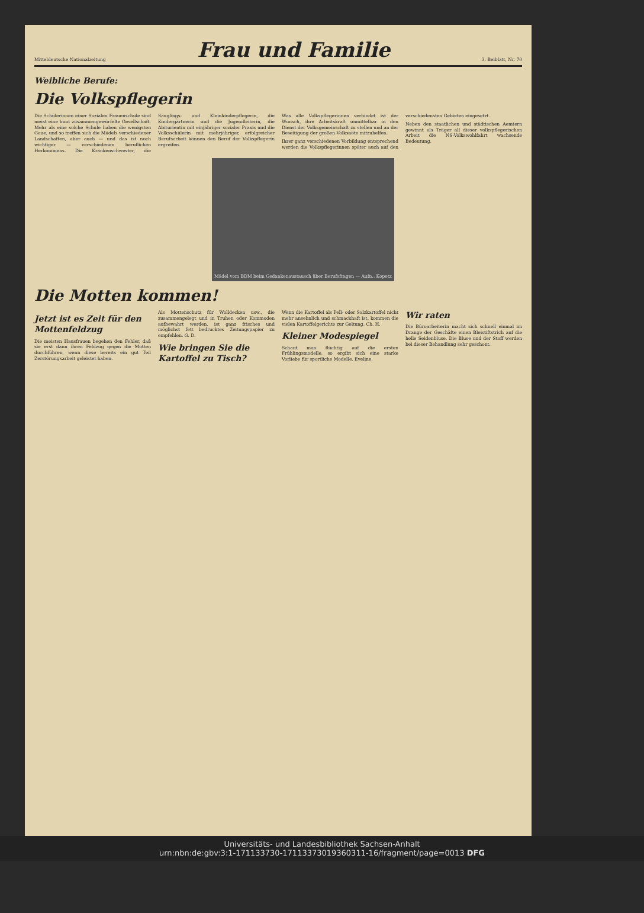Mitteldeutsche Nationalzeitung
Frau und Familie
3. Beiblatt, Nr. 70
Weibliche Berufe:
Die Volkspflegerin
Die Schülerinnen einer Sozialen Frauenschule sind meist eine bunt zusammengewürfelte Gesellschaft. Mehr als eine solche Schule haben die wenigsten Gaue, und so treffen sich die Mädels verschiedener Landschaften, aber auch — und das ist noch wichtiger — verschiedenen beruflichen Herkommens. Die Krankenschwester, die Säuglings- und Kleinkinderpflegerin, die Kindergärtnerin und die Jugendleiterin, die Abiturientin mit einjähriger sozialer Praxis und die Volksschülerin mit mehrjähriger, erfolgreicher Berufsarbeit können den Beruf der Volkspflegerin ergreifen.
Was alle Volkspflegerinnen verbindet ist der Wunsch, ihre Arbeitskraft unmittelbar in den Dienst der Volksgemeinschaft zu stellen und an der Beseitigung der großen Volksnöte mitzuhelfen.
Ihrer ganz verschiedenen Vorbildung entsprechend werden die Volkspflegerinnen später auch auf den verschiedensten Gebieten eingesetzt.
Neben den staatlichen und städtischen Aemtern gewinnt als Träger all dieser volkspflegerischen Arbeit die NS-Volkswohlfahrt wachsende Bedeutung.
Mädel vom BDM beim Gedankenaustausch über Berufsfragen — Aufn.: Kopetz
Die Motten kommen!
Jetzt ist es Zeit für den Mottenfeldzug
Die meisten Hausfrauen begehen den Fehler, daß sie erst dann ihren Feldzug gegen die Motten durchführen, wenn diese bereits ein gut Teil Zerstörungsarbeit geleistet haben.
Als Mottenschutz für Wolldecken usw., die zusammengelegt und in Truhen oder Kommoden aufbewahrt werden, ist ganz frisches und möglichst fett bedrucktes Zeitungspapier zu empfehlen. G. D.
Wie bringen Sie die Kartoffel zu Tisch?
Wenn die Kartoffel als Pell- oder Salzkartoffel nicht mehr ansehnlich und schmackhaft ist, kommen die vielen Kartoffelgerichte zur Geltung. Ch. H.
Kleiner Modespiegel
Schaut man flüchtig auf die ersten Frühlingsmodelle, so ergibt sich eine starke Vorliebe für sportliche Modelle. Eveline.
Wir raten
Die Büroarbeiterin macht sich schnell einmal im Drange der Geschäfte einen Bleistiftstrich auf die helle Seidenbluse. Die Bluse und der Stoff werden bei dieser Behandlung sehr geschont.
Universitäts- und Landesbibliothek Sachsen-Anhalt
urn:nbn:de:gbv:3:1-171133730-17113373019360311-16/fragment/page=0013 DFG